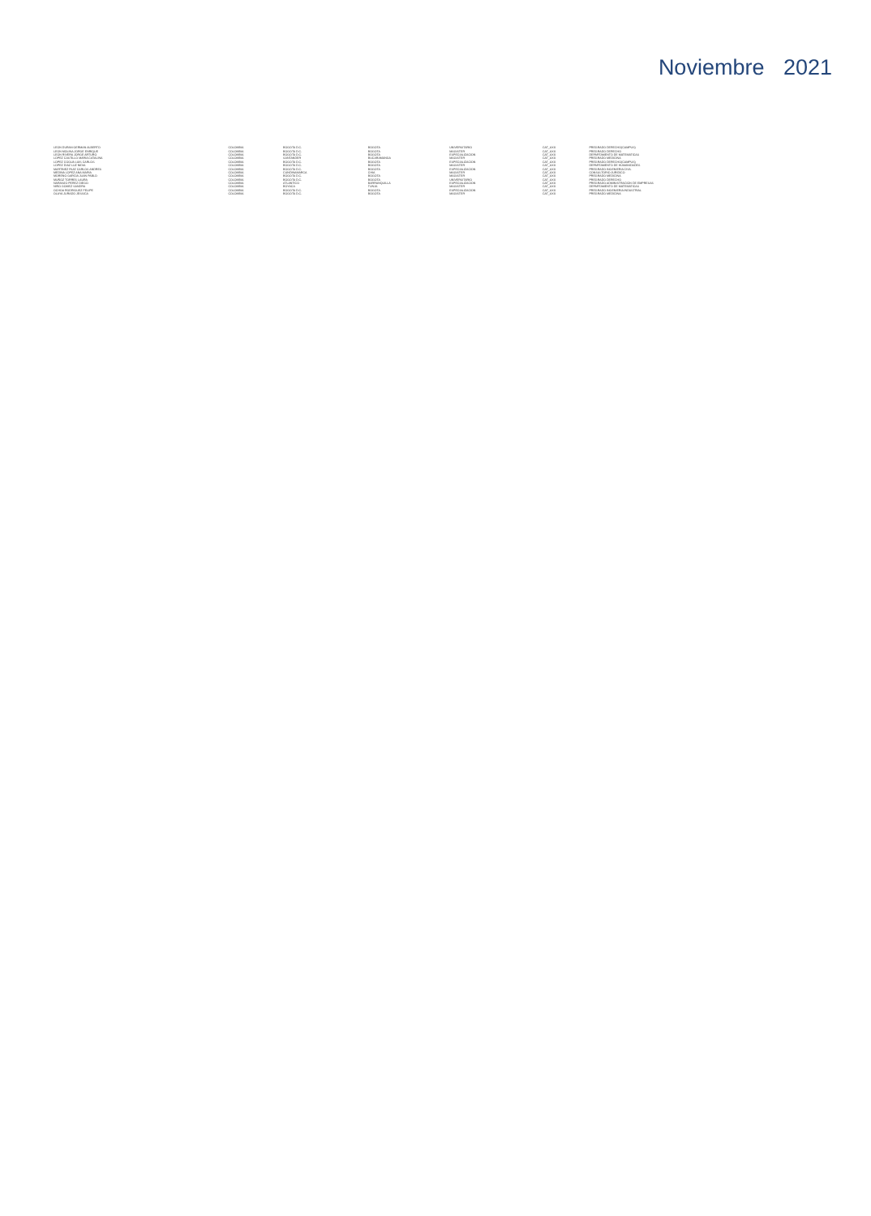Noviembre 2021
| LEON DURAN GERMAN ALBERTO | COLOMBIA | BOGOTA D.C. | BOGOTA | UNIVERSITARIO | CAT_AXX | PREGRADO DERECHO(CAMPUS) | | | | |
| LEON MOLINA JORGE ENRIQUE | COLOMBIA | BOGOTA D.C. | BOGOTA | MAGISTER | CAT_AXX | PREGRADO DERECHO | | | | |
| LEON RIVERA JORGE ARTURO | COLOMBIA | BOGOTA D.C. | BOGOTA | ESPECIALIZACION | CAT_AXX | DEPARTAMENTO DE MATEMATICAS | | | | |
| LOPEZ CASTILLO MARIA CATALINA | COLOMBIA | SANTANDER | BUCARAMANGA | MAGISTER | CAT_AXX | PREGRADO MEDICINA | | | | |
| LOPEZ COGUA LUIS CARLOS | COLOMBIA | BOGOTA D.C. | BOGOTA | ESPECIALIZACION | CAT_AXX | PREGRADO DERECHO(CAMPUS) | | | | |
| LOPEZ DIAZ LUZ NIDIA | COLOMBIA | BOGOTA D.C. | BOGOTA | MAGISTER | CAT_AXX | DEPARTAMENTO DE HUMANIDADES | | | | |
| MARTINEZ RUIZ CARLOS ANDRES | COLOMBIA | BOGOTA D.C. | BOGOTA | ESPECIALIZACION | CAT_AXX | PREGRADO INGENIERIA CIVIL | | | | |
| MEDINA LOPEZ ANA MARIA | COLOMBIA | CUNDINAMARCA | CHIA | MAGISTER | CAT_AXX | CONSULTORIO JURIDICO | | | | |
| MORENO GARCIA JUAN PABLO | COLOMBIA | BOGOTA D.C. | BOGOTA | MAGISTER | CAT_AXX | PREGRADO MEDICINA | | | | |
| MUÑOZ TORRES LAURA | COLOMBIA | BOGOTA D.C. | BOGOTA | UNIVERSITARIO | CAT_AXX | PREGRADO DERECHO | | | | |
| NARANJO PEREZ DIEGO | COLOMBIA | ATLANTICO | BARRANQUILLA | ESPECIALIZACION | CAT_AXX | PREGRADO ADMINISTRACION DE EMPRESAS | | | | |
| NIÑO GOMEZ SANDRA | COLOMBIA | BOYACA | TUNJA | MAGISTER | CAT_AXX | DEPARTAMENTO DE MATEMATICAS | | | | |
| OCHOA RODRIGUEZ FELIPE | COLOMBIA | BOGOTA D.C. | BOGOTA | ESPECIALIZACION | CAT_AXX | PREGRADO INGENIERIA INDUSTRIAL | | | | |
| OLAYA JURADO JESSICA | COLOMBIA | BOGOTA D.C. | BOGOTA | MAGISTER | CAT_AXX | PREGRADO MEDICINA | | | | |